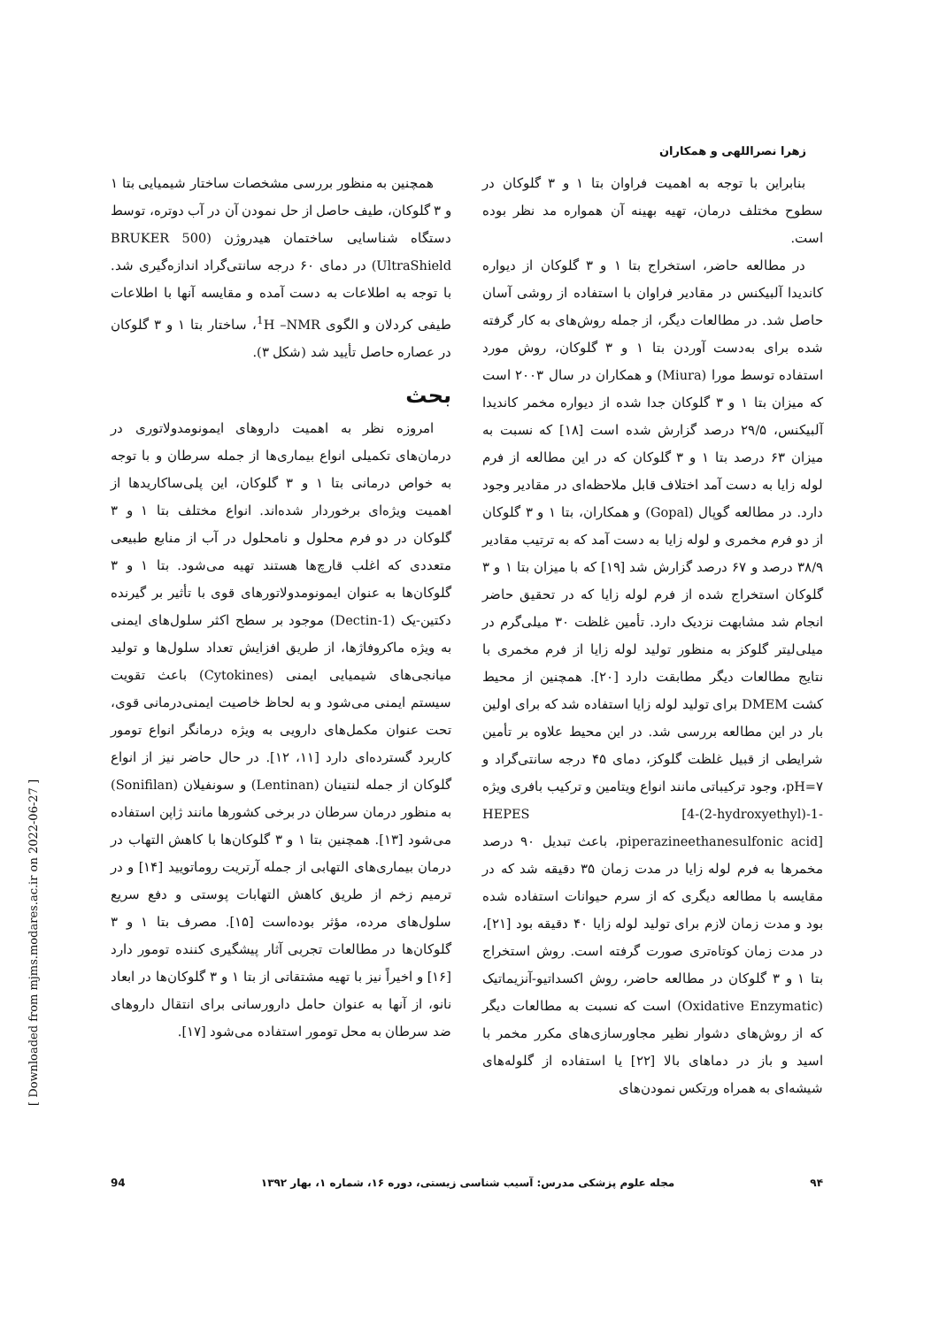زهرا نصراللهی و همکاران
همچنین به منظور بررسی مشخصات ساختار شیمیایی بتا ۱ و ۳ گلوکان، طیف حاصل از حل نمودن آن در آب دوتره، توسط دستگاه شناسایی ساختمان هیدروژن (BRUKER 500 UltraShield) در دمای ۶۰ درجه سانتی‌گراد اندازه‌گیری شد. با توجه به اطلاعات به دست آمده و مقایسه آنها با اطلاعات طیفی کردلان و الگوی <sup>1</sup>H –NMR، ساختار بتا ۱ و ۳ گلوکان در عصاره حاصل تأیید شد (شکل ۳).
بحث
امروزه نظر به اهمیت داروهای ایمونومدولاتوری در درمان‌های تکمیلی انواع بیماری‌ها از جمله سرطان و با توجه به خواص درمانی بتا ۱ و ۳ گلوکان، این پلی‌ساکاریدها از اهمیت ویژه‌ای برخوردار شده‌اند. انواع مختلف بتا ۱ و ۳ گلوکان در دو فرم محلول و نامحلول در آب از منابع طبیعی متعددی که اغلب قارچ‌ها هستند تهیه می‌شود. بتا ۱ و ۳ گلوکان‌ها به عنوان ایمونومدولاتورهای قوی با تأثیر بر گیرنده دکتین-یک (Dectin-1) موجود بر سطح اکثر سلول‌های ایمنی به ویژه ماکروفاژها، از طریق افزایش تعداد سلول‌ها و تولید میانجی‌های شیمیایی ایمنی (Cytokines) باعث تقویت سیستم ایمنی می‌شود و به لحاظ خاصیت ایمنی‌درمانی قوی، تحت عنوان مکمل‌های دارویی به ویژه درمانگر انواع تومور کاربرد گسترده‌ای دارد [۱۱، ۱۲]. در حال حاضر نیز از انواع گلوکان از جمله لنتینان (Lentinan) و سونفیلان (Sonifilan) به منظور درمان سرطان در برخی کشورها مانند ژاپن استفاده می‌شود [۱۳]. همچنین بتا ۱ و ۳ گلوکان‌ها با کاهش التهاب در درمان بیماری‌های التهابی از جمله آرتریت روماتویید [۱۴] و در ترمیم زخم از طریق کاهش التهابات پوستی و دفع سریع سلول‌های مرده، مؤثر بوده‌است [۱۵]. مصرف بتا ۱ و ۳ گلوکان‌ها در مطالعات تجربی آثار پیشگیری کننده تومور دارد [۱۶] و اخیراً نیز با تهیه مشتقاتی از بتا ۱ و ۳ گلوکان‌ها در ابعاد نانو، از آنها به عنوان حامل دارورسانی برای انتقال داروهای ضد سرطان به محل تومور استفاده می‌شود [۱۷].
بنابراین با توجه به اهمیت فراوان بتا ۱ و ۳ گلوکان در سطوح مختلف درمان، تهیه بهینه آن همواره مد نظر بوده است.
در مطالعه حاضر، استخراج بتا ۱ و ۳ گلوکان از دیواره کاندیدا آلبیکنس در مقادیر فراوان با استفاده از روشی آسان حاصل شد. در مطالعات دیگر، از جمله روش‌های به کار گرفته شده برای به‌دست آوردن بتا ۱ و ۳ گلوکان، روش مورد استفاده توسط مورا (Miura) و همکاران در سال ۲۰۰۳ است که میزان بتا ۱ و ۳ گلوکان جدا شده از دیواره مخمر کاندیدا آلبیکنس، ۲۹/۵ درصد گزارش شده است [۱۸] که نسبت به میزان ۶۳ درصد بتا ۱ و ۳ گلوکان که در این مطالعه از فرم لوله زایا به دست آمد اختلاف قابل ملاحظه‌ای در مقادیر وجود دارد. در مطالعه گوپال (Gopal) و همکاران، بتا ۱ و ۳ گلوکان از دو فرم مخمری و لوله زایا به دست آمد که به ترتیب مقادیر ۳۸/۹ درصد و ۶۷ درصد گزارش شد [۱۹] که با میزان بتا ۱ و ۳ گلوکان استخراج شده از فرم لوله زایا که در تحقیق حاضر انجام شد مشابهت نزدیک دارد. تأمین غلظت ۳۰ میلی‌گرم در میلی‌لیتر گلوکز به منظور تولید لوله زایا از فرم مخمری با نتایج مطالعات دیگر مطابقت دارد [۲۰]. همچنین از محیط کشت DMEM برای تولید لوله زایا استفاده شد که برای اولین بار در این مطالعه بررسی شد. در این محیط علاوه بر تأمین شرایطی از قبیل غلظت گلوکز، دمای ۴۵ درجه سانتی‌گراد و pH=۷، وجود ترکیباتی مانند انواع ویتامین و ترکیب بافری ویژه HEPES [4-(2-hydroxyethyl)-1-piperazineethanesulfonic acid]، باعث تبدیل ۹۰ درصد مخمرها به فرم لوله زایا در مدت زمان ۳۵ دقیقه شد که در مقایسه با مطالعه دیگری که از سرم حیوانات استفاده شده بود و مدت زمان لازم برای تولید لوله زایا ۴۰ دقیقه بود [۲۱]، در مدت زمان کوتاه‌تری صورت گرفته است. روش استخراج بتا ۱ و ۳ گلوکان در مطالعه حاضر، روش اکسداتیو-آنزیماتیک (Oxidative Enzymatic) است که نسبت به مطالعات دیگر که از روش‌های دشوار نظیر مجاورسازی‌های مکرر مخمر با اسید و باز در دماهای بالا [۲۲] یا استفاده از گلوله‌های شیشه‌ای به همراه ورتکس نمودن‌های
94 مجله علوم پزشکی مدرس: آسیب شناسی زیستی، دوره ۱۶، شماره ۱، بهار ۱۳۹۲ ۹۴
[ Downloaded from mjms.modares.ac.ir on 2022-06-27 ]